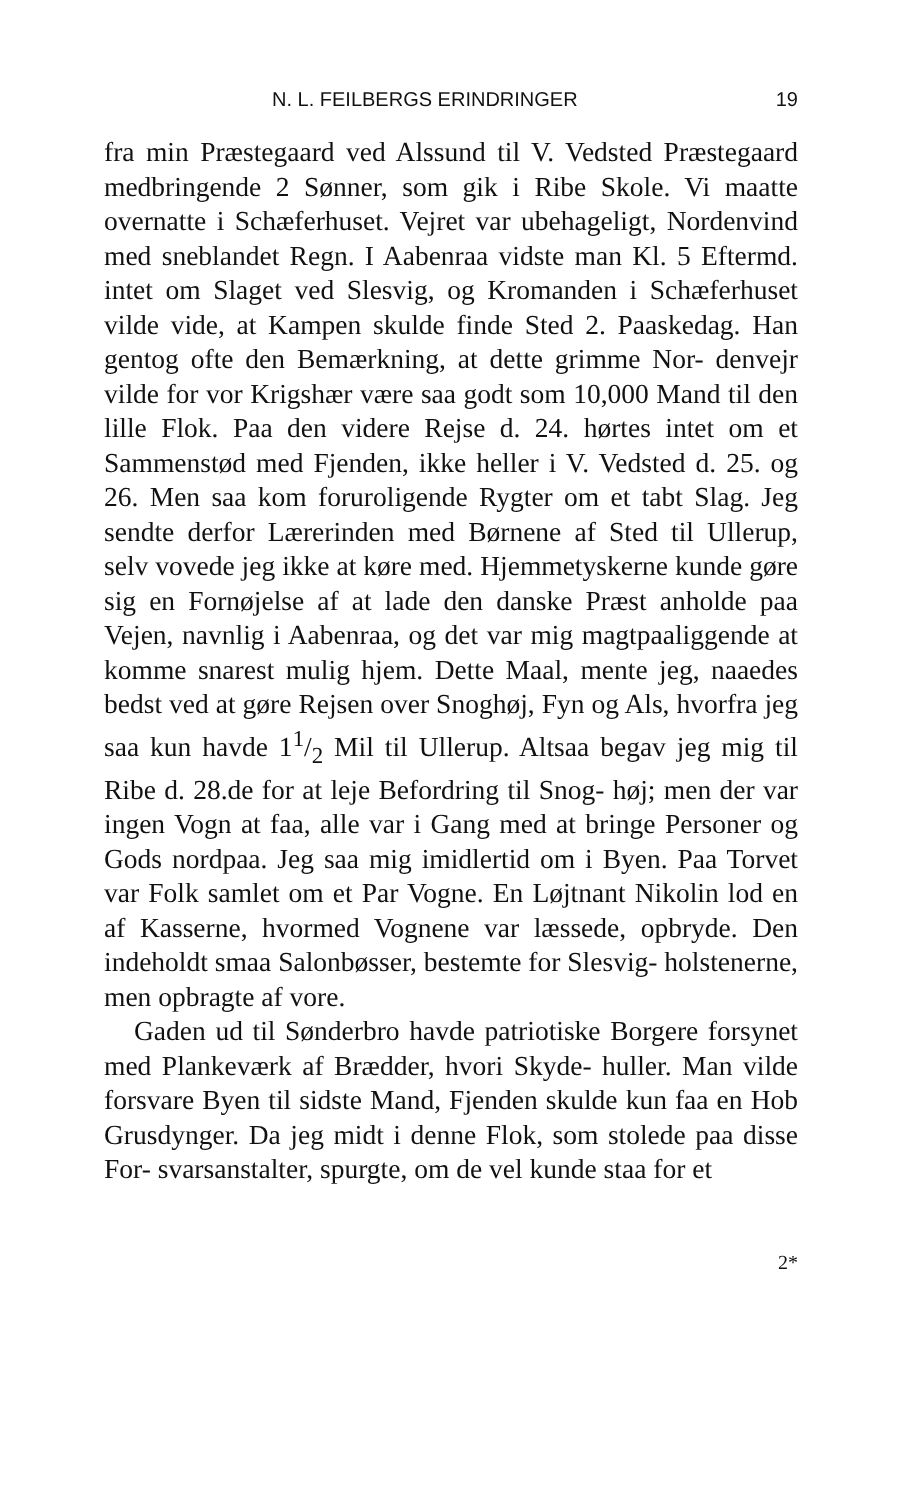N. L. FEILBERGS ERINDRINGER 19
fra min Præstegaard ved Alssund til V. Vedsted Præstegaard medbringende 2 Sønner, som gik i Ribe Skole. Vi maatte overnatte i Schæferhuset. Vejret var ubehageligt, Nordenvind med sneblandet Regn. I Aabenraa vidste man Kl. 5 Eftermd. intet om Slaget ved Slesvig, og Kromanden i Schæferhuset vilde vide, at Kampen skulde finde Sted 2. Paaskedag. Han gentog ofte den Bemærkning, at dette grimme Nor- denvejr vilde for vor Krigshær være saa godt som 10,000 Mand til den lille Flok. Paa den videre Rejse d. 24. hørtes intet om et Sammenstød med Fjenden, ikke heller i V. Vedsted d. 25. og 26. Men saa kom foruroligende Rygter om et tabt Slag. Jeg sendte derfor Lærerinden med Børnene af Sted til Ullerup, selv vovede jeg ikke at køre med. Hjemmetyskerne kunde gøre sig en Fornøjelse af at lade den danske Præst anholde paa Vejen, navnlig i Aabenraa, og det var mig magtpaaliggende at komme snarest mulig hjem. Dette Maal, mente jeg, naaedes bedst ved at gøre Rejsen over Snoghøj, Fyn og Als, hvorfra jeg saa kun havde 11/2 Mil til Ullerup. Altsaa begav jeg mig til Ribe d. 28.de for at leje Befordring til Snog- høj; men der var ingen Vogn at faa, alle var i Gang med at bringe Personer og Gods nordpaa. Jeg saa mig imidlertid om i Byen. Paa Torvet var Folk samlet om et Par Vogne. En Løjtnant Nikolin lod en af Kasserne, hvormed Vognene var læssede, opbryde. Den indeholdt smaa Salonbøsser, bestemte for Slesvig- holstenerne, men opbragte af vore.
Gaden ud til Sønderbro havde patriotiske Borgere forsynet med Plankeværk af Brædder, hvori Skyde- huller. Man vilde forsvare Byen til sidste Mand, Fjenden skulde kun faa en Hob Grusdynger. Da jeg midt i denne Flok, som stolede paa disse For- svarsanstalter, spurgte, om de vel kunde staa for et
2*